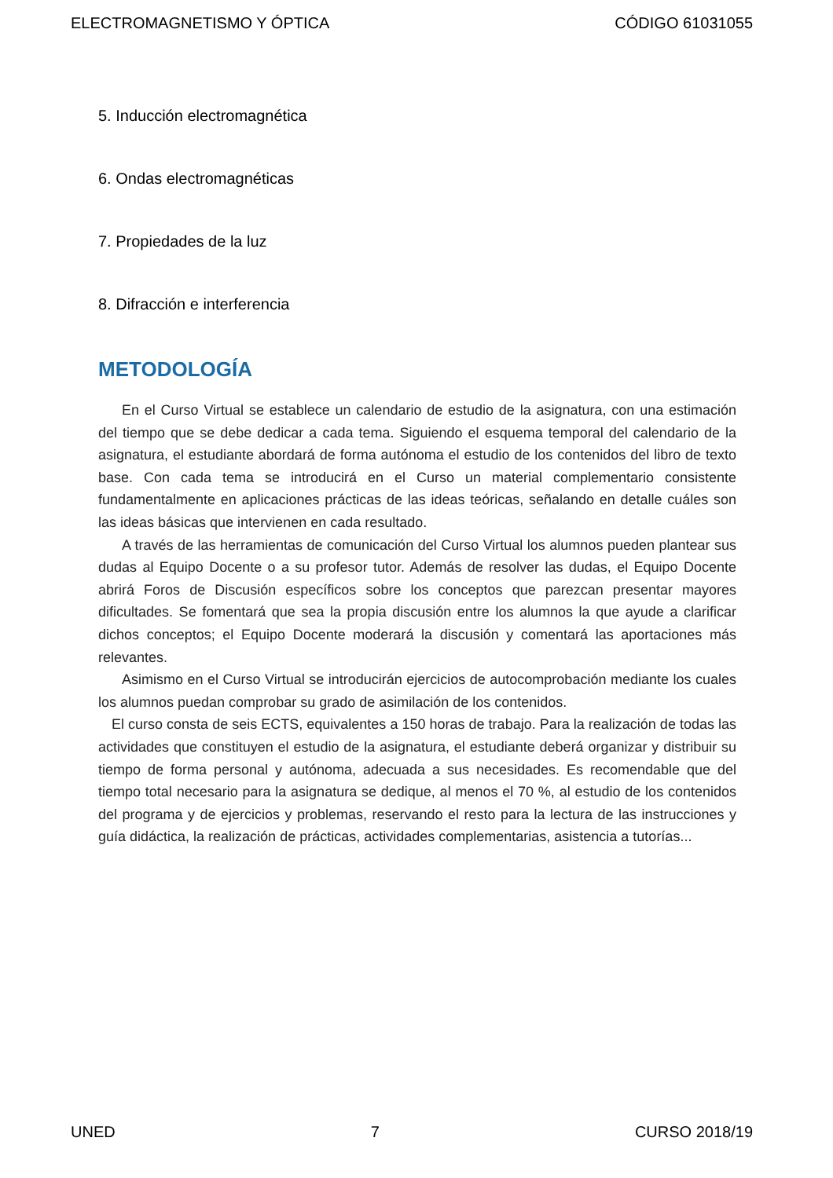ELECTROMAGNETISMO Y ÓPTICA CÓDIGO 61031055
5. Inducción electromagnética
6. Ondas electromagnéticas
7. Propiedades de la luz
8. Difracción e interferencia
METODOLOGÍA
En el Curso Virtual se establece un calendario de estudio de la asignatura, con una estimación del tiempo que se debe dedicar a cada tema. Siguiendo el esquema temporal del calendario de la asignatura, el estudiante abordará de forma autónoma el estudio de los contenidos del libro de texto base. Con cada tema se introducirá en el Curso un material complementario consistente fundamentalmente en aplicaciones prácticas de las ideas teóricas, señalando en detalle cuáles son las ideas básicas que intervienen en cada resultado.
A través de las herramientas de comunicación del Curso Virtual los alumnos pueden plantear sus dudas al Equipo Docente o a su profesor tutor. Además de resolver las dudas, el Equipo Docente abrirá Foros de Discusión específicos sobre los conceptos que parezcan presentar mayores dificultades. Se fomentará que sea la propia discusión entre los alumnos la que ayude a clarificar dichos conceptos; el Equipo Docente moderará la discusión y comentará las aportaciones más relevantes.
Asimismo en el Curso Virtual se introducirán ejercicios de autocomprobación mediante los cuales los alumnos puedan comprobar su grado de asimilación de los contenidos.
El curso consta de seis ECTS, equivalentes a 150 horas de trabajo. Para la realización de todas las actividades que constituyen el estudio de la asignatura, el estudiante deberá organizar y distribuir su tiempo de forma personal y autónoma, adecuada a sus necesidades. Es recomendable que del tiempo total necesario para la asignatura se dedique, al menos el 70 %, al estudio de los contenidos del programa y de ejercicios y problemas, reservando el resto para la lectura de las instrucciones y guía didáctica, la realización de prácticas, actividades complementarias, asistencia a tutorías...
UNED 7 CURSO 2018/19